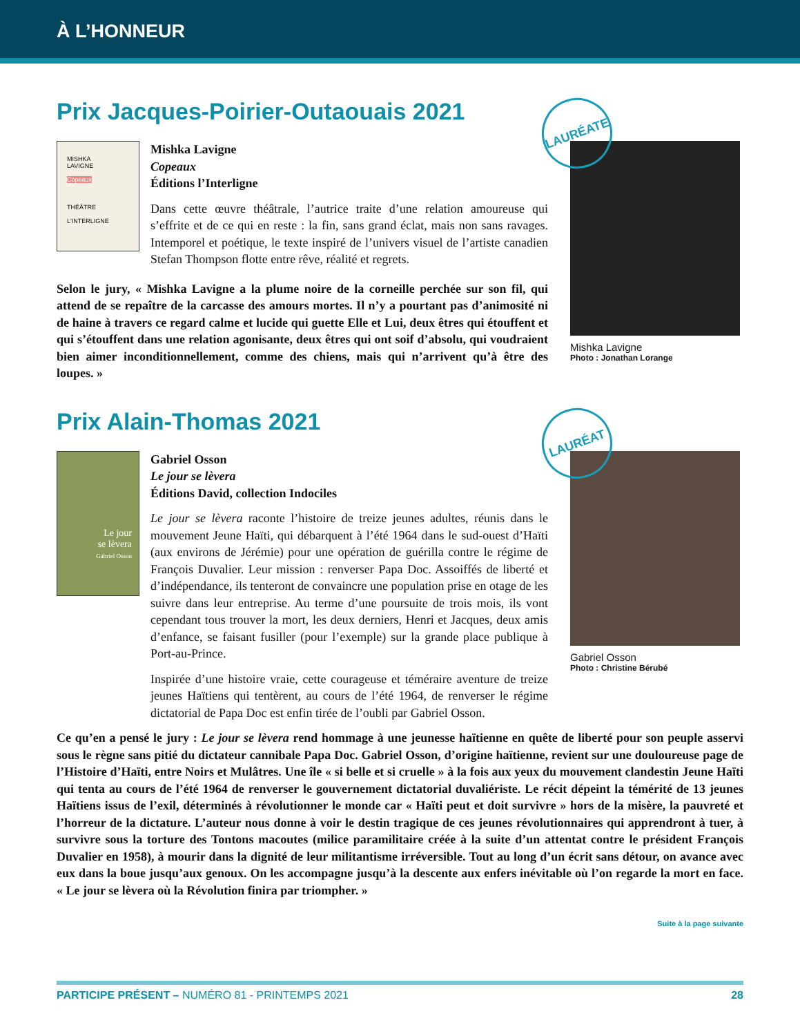À L’HONNEUR
Prix Jacques-Poirier-Outaouais 2021
LAURÉATE
MISHKA
LAVIGNE
Copeaux
THÉÂTRE
L'INTERLIGNE
Mishka Lavigne
Copeaux
Éditions l’Interligne
Dans cette œuvre théâtrale, l’autrice traite d’une relation amoureuse qui s’effrite et de ce qui en reste : la fin, sans grand éclat, mais non sans ravages. Intemporel et poétique, le texte inspiré de l’univers visuel de l’artiste canadien Stefan Thompson flotte entre rêve, réalité et regrets.
Selon le jury, « Mishka Lavigne a la plume noire de la corneille perchée sur son fil, qui attend de se repaître de la carcasse des amours mortes. Il n’y a pourtant pas d’animosité ni de haine à travers ce regard calme et lucide qui guette Elle et Lui, deux êtres qui étouffent et qui s’étouffent dans une relation agonisante, deux êtres qui ont soif d’absolu, qui voudraient bien aimer inconditionnellement, comme des chiens, mais qui n’arrivent qu’à être des loupes. »
Mishka Lavigne
Photo : Jonathan Lorange
Prix Alain-Thomas 2021
LAURÉAT
Le jour
se lèvera
Gabriel Osson
Gabriel Osson
Le jour se lèvera
Éditions David, collection Indociles
Le jour se lèvera raconte l’histoire de treize jeunes adultes, réunis dans le mouvement Jeune Haïti, qui débarquent à l’été 1964 dans le sud-ouest d’Haïti (aux environs de Jérémie) pour une opération de guérilla contre le régime de François Duvalier. Leur mission : renverser Papa Doc. Assoiffés de liberté et d’indépendance, ils tenteront de convaincre une population prise en otage de les suivre dans leur entreprise. Au terme d’une poursuite de trois mois, ils vont cependant tous trouver la mort, les deux derniers, Henri et Jacques, deux amis d’enfance, se faisant fusiller (pour l’exemple) sur la grande place publique à Port-au-Prince.
Inspirée d’une histoire vraie, cette courageuse et téméraire aventure de treize jeunes Haïtiens qui tentèrent, au cours de l’été 1964, de renverser le régime dictatorial de Papa Doc est enfin tirée de l’oubli par Gabriel Osson.
Gabriel Osson
Photo : Christine Bérubé
Ce qu’en a pensé le jury : Le jour se lèvera rend hommage à une jeunesse haïtienne en quête de liberté pour son peuple asservi sous le règne sans pitié du dictateur cannibale Papa Doc. Gabriel Osson, d’origine haïtienne, revient sur une douloureuse page de l’Histoire d’Haïti, entre Noirs et Mulâtres. Une île « si belle et si cruelle » à la fois aux yeux du mouvement clandestin Jeune Haïti qui tenta au cours de l’été 1964 de renverser le gouvernement dictatorial duvaliériste. Le récit dépeint la témérité de 13 jeunes Haïtiens issus de l’exil, déterminés à révolutionner le monde car « Haïti peut et doit survivre » hors de la misère, la pauvreté et l’horreur de la dictature. L’auteur nous donne à voir le destin tragique de ces jeunes révolutionnaires qui apprendront à tuer, à survivre sous la torture des Tontons macoutes (milice paramilitaire créée à la suite d’un attentat contre le président François Duvalier en 1958), à mourir dans la dignité de leur militantisme irréversible. Tout au long d’un écrit sans détour, on avance avec eux dans la boue jusqu’aux genoux. On les accompagne jusqu’à la descente aux enfers inévitable où l’on regarde la mort en face. « Le jour se lèvera où la Révolution finira par triompher. »
Suite à la page suivante
PARTICIPE PRÉSENT – NUMÉRO 81 - PRINTEMPS 2021 28